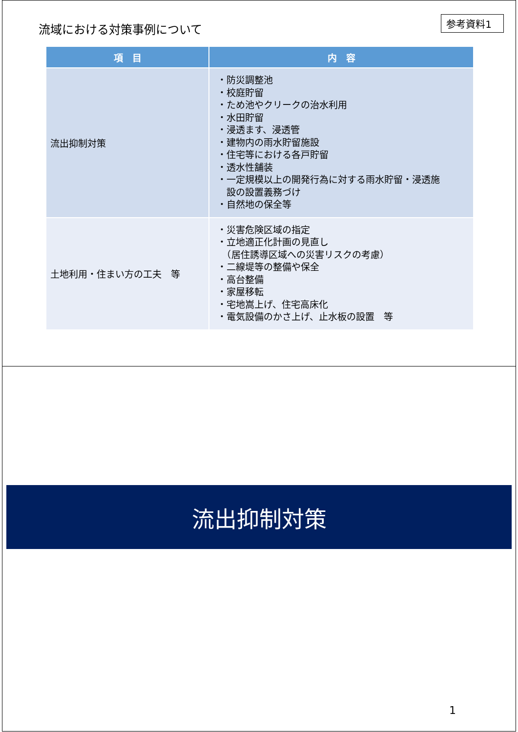流域における対策事例について
参考資料1
| 項 目 | 内 容 |
| --- | --- |
| 流出抑制対策 | ・防災調整池 ・校庭貯留 ・ため池やクリークの治水利用 ・水田貯留 ・浸透ます、浸透管 ・建物内の雨水貯留施設 ・住宅等における各戸貯留 ・透水性舗装 ・一定規模以上の開発行為に対する雨水貯留・浸透施 設の設置義務づけ ・自然地の保全等 |
| 土地利用・住まい方の工夫 等 | ・災害危険区域の指定 ・立地適正化計画の見直し （居住誘導区域への災害リスクの考慮） ・二線堤等の整備や保全 ・高台整備 ・家屋移転 ・宅地嵩上げ、住宅高床化 ・電気設備のかさ上げ、止水板の設置 等 |
流出抑制対策
1